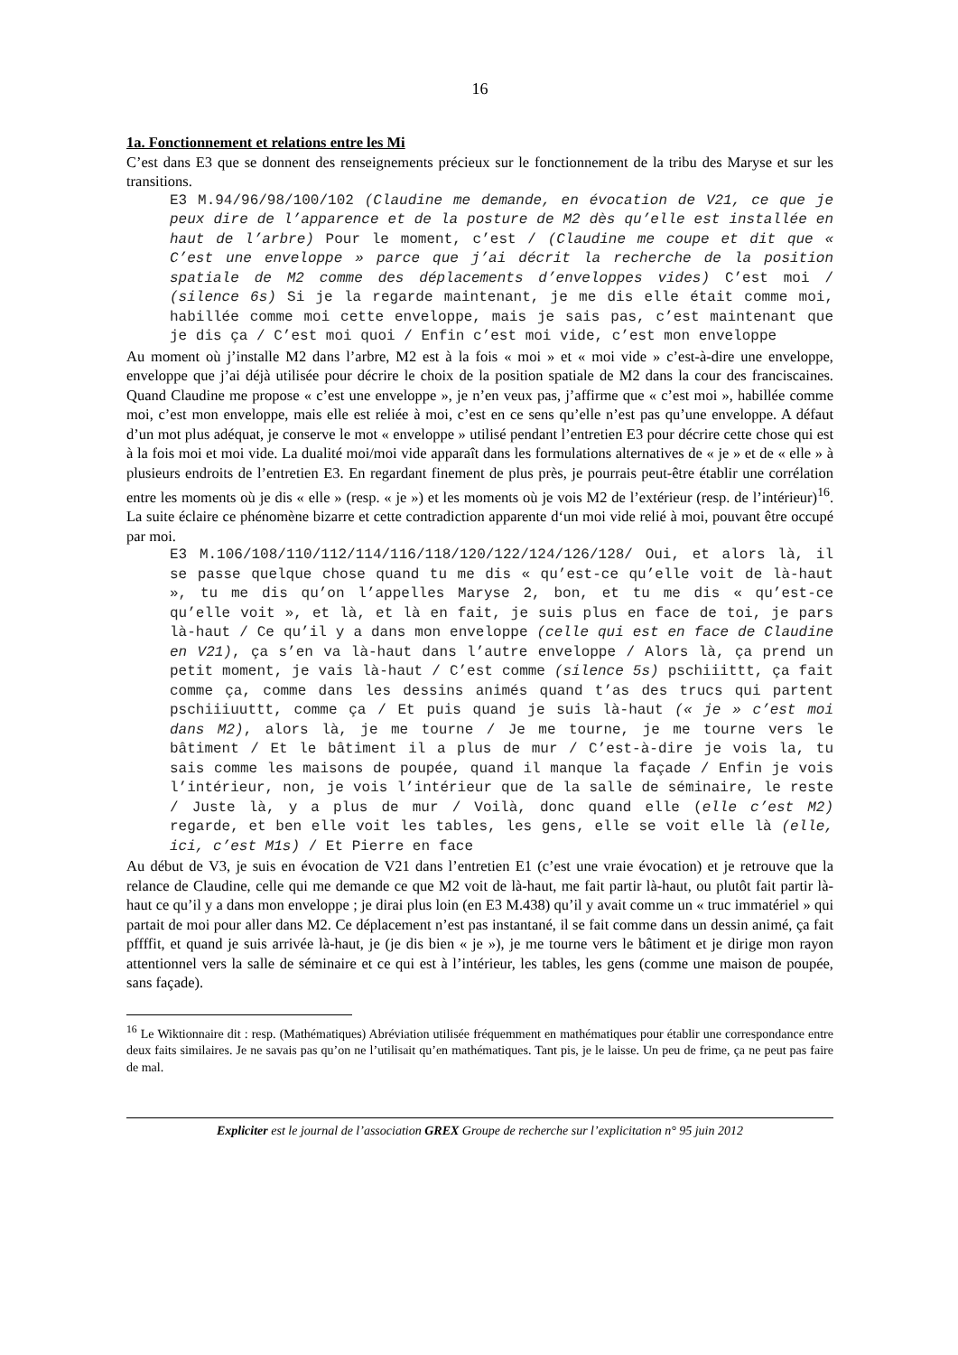16
1a. Fonctionnement et relations entre les Mi
C’est dans E3 que se donnent des renseignements précieux sur le fonctionnement de la tribu des Ma­ryse et sur les transitions.
E3 M.94/96/98/100/102 (Claudine me demande, en évocation de V21, ce que je peux dire de l’apparence et de la posture de M2 dès qu’elle est installée en haut de l’arbre) Pour le moment, c’est / (Claudine me coupe et dit que « C’est une enveloppe » parce que j’ai décrit la recherche de la position spatiale de M2 comme des déplacements d’enveloppes vides) C’est moi / (silence 6s) Si je la regarde maintenant, je me dis elle était comme moi, habil­lée comme moi cette enveloppe, mais je sais pas, c’est mainte­nant que je dis ça / C’est moi quoi / Enfin c’est moi vide, c’est mon enveloppe
Au moment où j’installe M2 dans l’arbre, M2 est à la fois « moi » et « moi vide » c’est-à-dire une en­veloppe, enveloppe que j’ai déjà utilisée pour décrire le choix de la position spatiale de M2 dans la cour des franciscaines. Quand Claudine me propose « c’est une enveloppe », je n’en veux pas, j’affirme que « c’est moi », habillée comme moi, c’est mon enveloppe, mais elle est reliée à moi, c’est en ce sens qu’elle n’est pas qu’une enveloppe. A défaut d’un mot plus adéquat, je conserve le mot « enveloppe » utilisé pendant l’entretien E3 pour décrire cette chose qui est à la fois moi et moi vide. La dualité moi/moi vide apparaît dans les formulations alternatives de « je » et de « elle » à plusieurs endroits de l’entretien E3. En regardant finement de plus près, je pourrais peut-être établir une corré­lation entre les moments où je dis « elle » (resp. « je ») et les moments où je vois M2 de l’extérieur (resp. de l’intérieur)<sup>16</sup>. La suite éclaire ce phénomène bizarre et cette contradiction apparente d‘un moi vide relié à moi, pouvant être occupé par moi.
E3 M.106/108/110/112/114/116/118/120/122/124/126/128/ Oui, et alors là, il se passe quelque chose quand tu me dis « qu’est-ce qu’elle voit de là-haut », tu me dis qu’on l’appelles Maryse 2, bon, et tu me dis « qu’est-ce qu’elle voit », et là, et là en fait, je suis plus en face de toi, je pars là-haut / Ce qu’il y a dans mon enveloppe (celle qui est en face de Claudine en V21), ça s’en va là-haut dans l’autre enveloppe / Alors là, ça prend un petit moment, je vais là-haut / C’est comme (silence 5s) pschiiittt, ça fait comme ça, comme dans les dessins animés quand t’as des trucs qui partent pschiiiuuttt, comme ça / Et puis quand je suis là-haut (« je » c’est moi dans M2), alors là, je me tourne / Je me tourne, je me tourne vers le bâtiment / Et le bâtiment il a plus de mur / C’est-à-dire je vois la, tu sais comme les maisons de poupée, quand il manque la façade / Enfin je vois l’intérieur, non, je vois l’intérieur que de la salle de séminaire, le reste / Juste là, y a plus de mur / Voilà, donc quand elle (elle c’est M2) regarde, et ben elle voit les tables, les gens, elle se voit elle là (elle, ici, c’est M1s) / Et Pierre en face
Au début de V3, je suis en évocation de V21 dans l’entretien E1 (c’est une vraie évocation) et je re­trouve que la relance de Claudine, celle qui me demande ce que M2 voit de là-haut, me fait partir là-haut, ou plutôt fait partir là-haut ce qu’il y a dans mon enveloppe ; je dirai plus loin (en E3 M.438) qu’il y avait comme un « truc immatériel » qui partait de moi pour aller dans M2. Ce déplacement n’est pas instantané, il se fait comme dans un dessin animé, ça fait pffffit, et quand je suis arrivée là-haut, je (je dis bien « je »), je me tourne vers le bâtiment et je dirige mon rayon attentionnel vers la salle de séminaire et ce qui est à l’intérieur, les tables, les gens (comme une maison de poupée, sans façade).
<sup>16</sup> Le Wiktionnaire dit : resp. (Mathématiques) Abréviation utilisée fréquemment en mathématiques pour établir une correspondance entre deux faits similaires. Je ne savais pas qu’on ne l’utilisait qu’en mathématiques. Tant pis, je le laisse. Un peu de frime, ça ne peut pas faire de mal.
Expliciter est le journal de l’association GREX Groupe de recherche sur l’explicitation n° 95 juin 2012